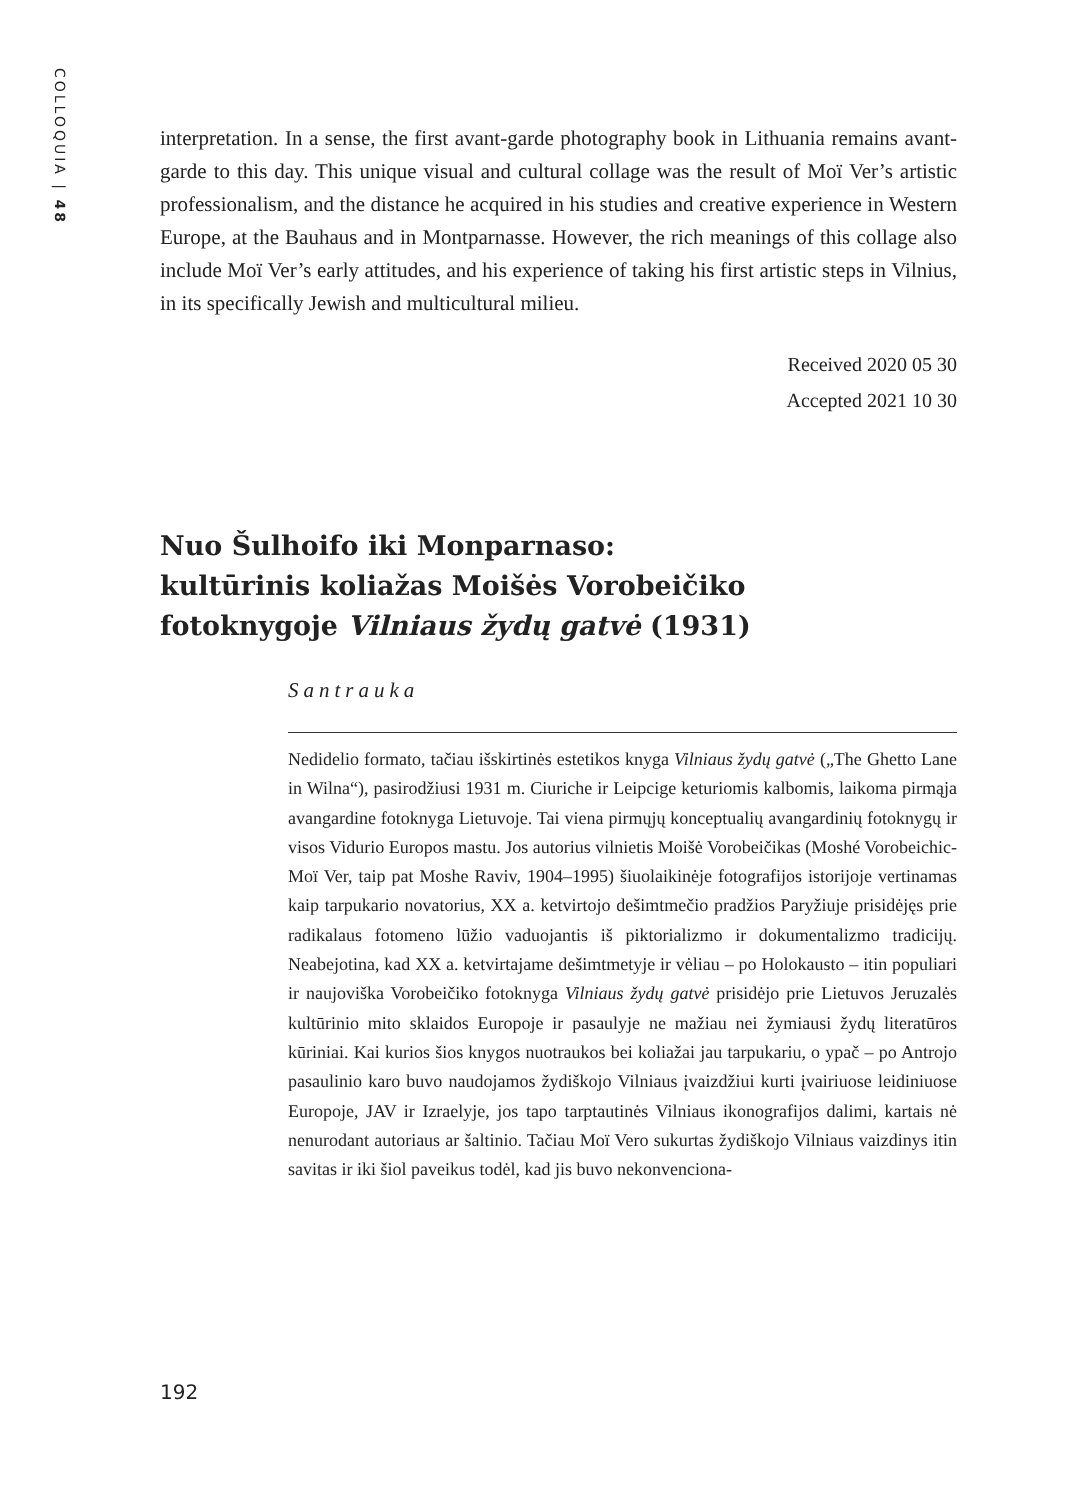COLLOQUIA | 48
interpretation. In a sense, the first avant-garde photography book in Lithuania remains avant-garde to this day. This unique visual and cultural collage was the result of Moï Ver’s artistic professionalism, and the distance he acquired in his studies and creative experience in Western Europe, at the Bauhaus and in Montparnasse. However, the rich meanings of this collage also include Moï Ver’s early attitudes, and his experience of taking his first artistic steps in Vilnius, in its specifically Jewish and multicultural milieu.
Received 2020 05 30
Accepted 2021 10 30
Nuo Šulhoifo iki Monparnaso:
kultūrinis koliažas Moišės Vorobeičiko
fotoknygoje Vilniaus žydų gatvė (1931)
Santrauka
Nedidelio formato, tačiau išskirtinės estetikos knyga Vilniaus žydų gatvė („The Ghetto Lane in Wilna“), pasirodžiusi 1931 m. Ciuriche ir Leipcige keturiomis kalbomis, laikoma pirmąja avangardine fotoknyga Lietuvoje. Tai viena pirmųjų konceptualių avangardinių fotoknygų ir visos Vidurio Europos mastu. Jos autorius vilnietis Moišė Vorobeičikas (Moshé Vorobeichic-Moï Ver, taip pat Moshe Raviv, 1904–1995) šiuolaikinėje fotografijos istorijoje vertinamas kaip tarpukario novatorius, XX a. ketvirtojo dešimtmečio pradžios Paryžiuje prisidėjęs prie radikalaus fotomeno lūžio vaduojantis iš piktorializmo ir dokumentalizmo tradicijų. Neabejotina, kad XX a. ketvirtajame dešimtmetyje ir vėliau – po Holokausto – itin populiari ir naujoviška Vorobeičiko fotoknyga Vilniaus žydų gatvė prisidėjo prie Lietuvos Jeruzalės kultūrinio mito sklaidos Europoje ir pasaulyje ne mažiau nei žymiausi žydų literatūros kūriniai. Kai kurios šios knygos nuotraukos bei koliažai jau tarpukariu, o ypač – po Antrojo pasaulinio karo buvo naudojamos žydiškojo Vilniaus įvaizdžiui kurti įvairiuose leidiniuose Europoje, JAV ir Izraelyje, jos tapo tarptautinės Vilniaus ikonografijos dalimi, kartais nė nenurodant autoriaus ar šaltinio. Tačiau Moï Vero sukurtas žydiškojo Vilniaus vaizdinys itin savitas ir iki šiol paveikus todėl, kad jis buvo nekonvenciona-
192